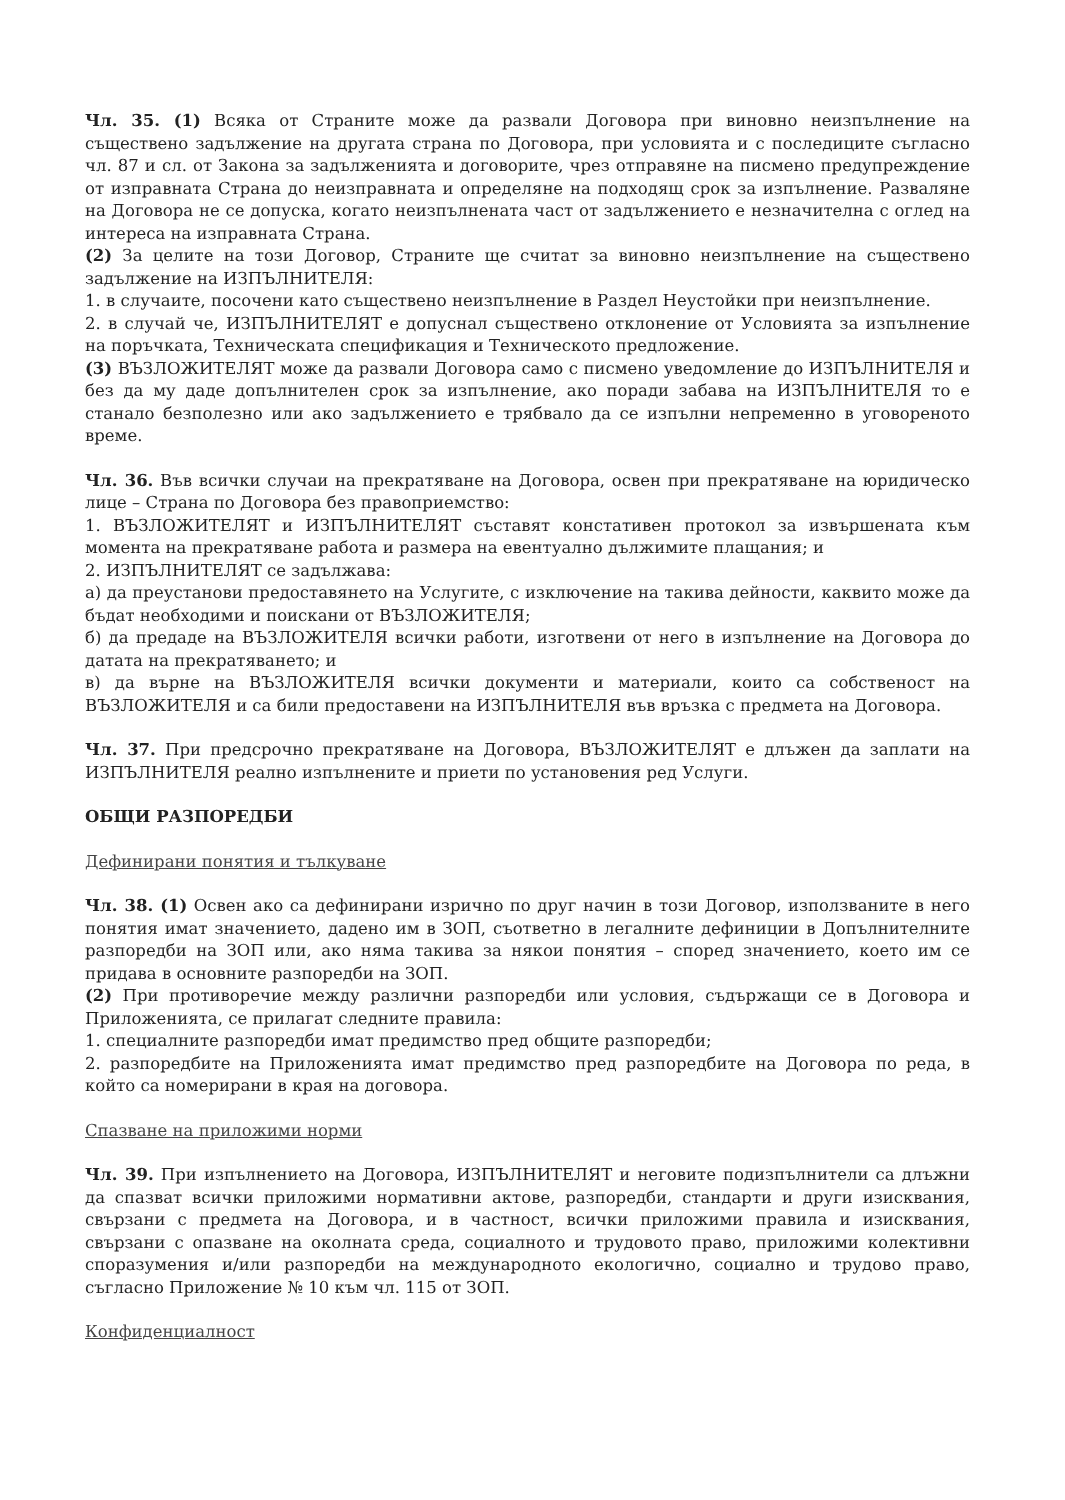Чл. 35. (1) Всяка от Страните може да развали Договора при виновно неизпълнение на съществено задължение на другата страна по Договора, при условията и с последиците съгласно чл. 87 и сл. от Закона за задълженията и договорите, чрез отправяне на писмено предупреждение от изправната Страна до неизправната и определяне на подходящ срок за изпълнение. Разваляне на Договора не се допуска, когато неизпълнената част от задължението е незначителна с оглед на интереса на изправната Страна.
(2) За целите на този Договор, Страните ще считат за виновно неизпълнение на съществено задължение на ИЗПЪЛНИТЕЛЯ:
1. в случаите, посочени като съществено неизпълнение в Раздел Неустойки при неизпълнение.
2. в случай че, ИЗПЪЛНИТЕЛЯТ е допуснал съществено отклонение от Условията за изпълнение на поръчката, Техническата спецификация и Техническото предложение.
(3) ВЪЗЛОЖИТЕЛЯТ може да развали Договора само с писмено уведомление до ИЗПЪЛНИТЕЛЯ и без да му даде допълнителен срок за изпълнение, ако поради забава на ИЗПЪЛНИТЕЛЯ то е станало безполезно или ако задължението е трябвало да се изпълни непременно в уговореното време.
Чл. 36. Във всички случаи на прекратяване на Договора, освен при прекратяване на юридическо лице – Страна по Договора без правоприемство:
1. ВЪЗЛОЖИТЕЛЯТ и ИЗПЪЛНИТЕЛЯТ съставят констативен протокол за извършената към момента на прекратяване работа и размера на евентуално дължимите плащания; и
2. ИЗПЪЛНИТЕЛЯТ се задължава:
а) да преустанови предоставянето на Услугите, с изключение на такива дейности, каквито може да бъдат необходими и поискани от ВЪЗЛОЖИТЕЛЯ;
б) да предаде на ВЪЗЛОЖИТЕЛЯ всички работи, изготвени от него в изпълнение на Договора до датата на прекратяването; и
в) да върне на ВЪЗЛОЖИТЕЛЯ всички документи и материали, които са собственост на ВЪЗЛОЖИТЕЛЯ и са били предоставени на ИЗПЪЛНИТЕЛЯ във връзка с предмета на Договора.
Чл. 37. При предсрочно прекратяване на Договора, ВЪЗЛОЖИТЕЛЯТ е длъжен да заплати на ИЗПЪЛНИТЕЛЯ реално изпълнените и приети по установения ред Услуги.
ОБЩИ РАЗПОРЕДБИ
Дефинирани понятия и тълкуване
Чл. 38. (1) Освен ако са дефинирани изрично по друг начин в този Договор, използваните в него понятия имат значението, дадено им в ЗОП, съответно в легалните дефиниции в Допълнителните разпоредби на ЗОП или, ако няма такива за някои понятия – според значението, което им се придава в основните разпоредби на ЗОП.
(2) При противоречие между различни разпоредби или условия, съдържащи се в Договора и Приложенията, се прилагат следните правила:
1. специалните разпоредби имат предимство пред общите разпоредби;
2. разпоредбите на Приложенията имат предимство пред разпоредбите на Договора по реда, в който са номерирани в края на договора.
Спазване на приложими норми
Чл. 39. При изпълнението на Договора, ИЗПЪЛНИТЕЛЯТ и неговите подизпълнители са длъжни да спазват всички приложими нормативни актове, разпоредби, стандарти и други изисквания, свързани с предмета на Договора, и в частност, всички приложими правила и изисквания, свързани с опазване на околната среда, социалното и трудовото право, приложими колективни споразумения и/или разпоредби на международното екологично, социално и трудово право, съгласно Приложение № 10 към чл. 115 от ЗОП.
Конфиденциалност